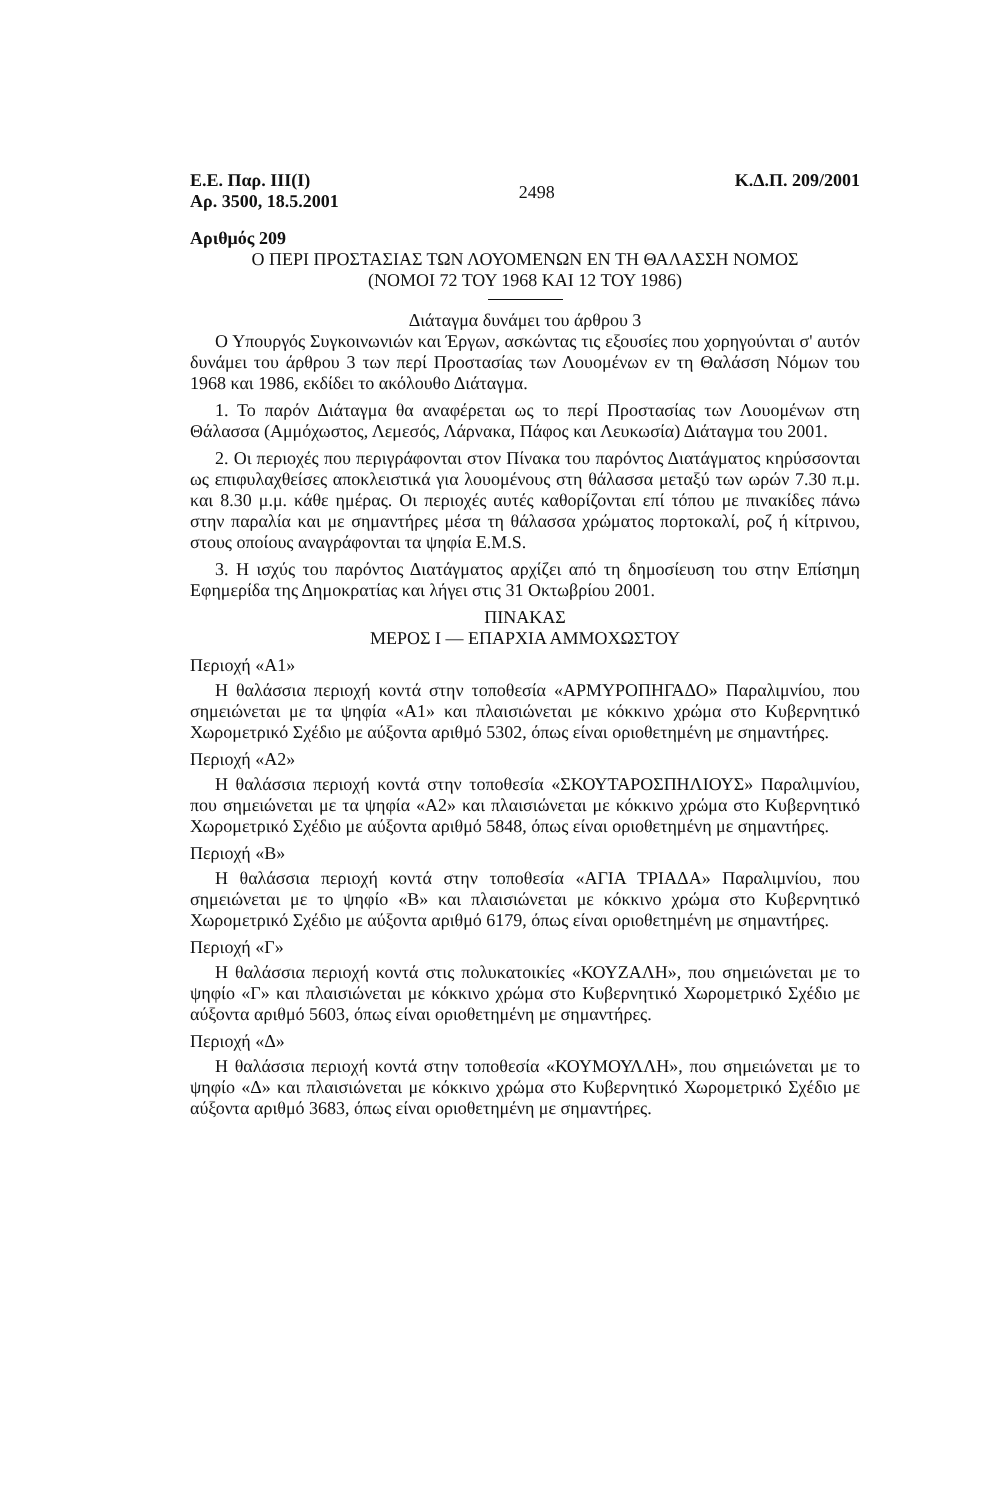Ε.Ε. Παρ. ΙΙΙ(Ι)
Αρ. 3500, 18.5.2001
2498
Κ.Δ.Π. 209/2001
Αριθμός 209
Ο ΠΕΡΙ ΠΡΟΣΤΑΣΙΑΣ ΤΩΝ ΛΟΥΟΜΕΝΩΝ ΕΝ ΤΗ ΘΑΛΑΣΣΗ ΝΟΜΟΣ
(ΝΟΜΟΙ 72 ΤΟΥ 1968 ΚΑΙ 12 ΤΟΥ 1986)
Διάταγμα δυνάμει του άρθρου 3
Ο Υπουργός Συγκοινωνιών και Έργων, ασκώντας τις εξουσίες που χορηγούνται σ' αυτόν δυνάμει του άρθρου 3 των περί Προστασίας των Λουομένων εν τη Θαλάσση Νόμων του 1968 και 1986, εκδίδει το ακόλουθο Διάταγμα.
1. Το παρόν Διάταγμα θα αναφέρεται ως το περί Προστασίας των Λουομένων στη Θάλασσα (Αμμόχωστος, Λεμεσός, Λάρνακα, Πάφος και Λευκωσία) Διάταγμα του 2001.
2. Οι περιοχές που περιγράφονται στον Πίνακα του παρόντος Διατάγματος κηρύσσονται ως επιφυλαχθείσες αποκλειστικά για λουομένους στη θάλασσα μεταξύ των ωρών 7.30 π.μ. και 8.30 μ.μ. κάθε ημέρας. Οι περιοχές αυτές καθορίζονται επί τόπου με πινακίδες πάνω στην παραλία και με σημαντήρες μέσα τη θάλασσα χρώματος πορτοκαλί, ροζ ή κίτρινου, στους οποίους αναγράφονται τα ψηφία E.M.S.
3. Η ισχύς του παρόντος Διατάγματος αρχίζει από τη δημοσίευση του στην Επίσημη Εφημερίδα της Δημοκρατίας και λήγει στις 31 Οκτωβρίου 2001.
ΠΙΝΑΚΑΣ
ΜΕΡΟΣ Ι — ΕΠΑΡΧΙΑ ΑΜΜΟΧΩΣΤΟΥ
Περιοχή «Α1»
Η θαλάσσια περιοχή κοντά στην τοποθεσία «ΑΡΜΥΡΟΠΗΓΑΔΟ» Παραλιμνίου, που σημειώνεται με τα ψηφία «Α1» και πλαισιώνεται με κόκκινο χρώμα στο Κυβερνητικό Χωρομετρικό Σχέδιο με αύξοντα αριθμό 5302, όπως είναι οριοθετημένη με σημαντήρες.
Περιοχή «Α2»
Η θαλάσσια περιοχή κοντά στην τοποθεσία «ΣΚΟΥΤΑΡΟΣΠΗΛΙΟΥΣ» Παραλιμνίου, που σημειώνεται με τα ψηφία «Α2» και πλαισιώνεται με κόκκινο χρώμα στο Κυβερνητικό Χωρομετρικό Σχέδιο με αύξοντα αριθμό 5848, όπως είναι οριοθετημένη με σημαντήρες.
Περιοχή «Β»
Η θαλάσσια περιοχή κοντά στην τοποθεσία «ΑΓΙΑ ΤΡΙΑΔΑ» Παραλιμνίου, που σημειώνεται με το ψηφίο «Β» και πλαισιώνεται με κόκκινο χρώμα στο Κυβερνητικό Χωρομετρικό Σχέδιο με αύξοντα αριθμό 6179, όπως είναι οριοθετημένη με σημαντήρες.
Περιοχή «Γ»
Η θαλάσσια περιοχή κοντά στις πολυκατοικίες «ΚΟΥΖΑΛΗ», που σημειώνεται με το ψηφίο «Γ» και πλαισιώνεται με κόκκινο χρώμα στο Κυβερνητικό Χωρομετρικό Σχέδιο με αύξοντα αριθμό 5603, όπως είναι οριοθετημένη με σημαντήρες.
Περιοχή «Δ»
Η θαλάσσια περιοχή κοντά στην τοποθεσία «ΚΟΥΜΟΥΛΛΗ», που σημειώνεται με το ψηφίο «Δ» και πλαισιώνεται με κόκκινο χρώμα στο Κυβερνητικό Χωρομετρικό Σχέδιο με αύξοντα αριθμό 3683, όπως είναι οριοθετημένη με σημαντήρες.